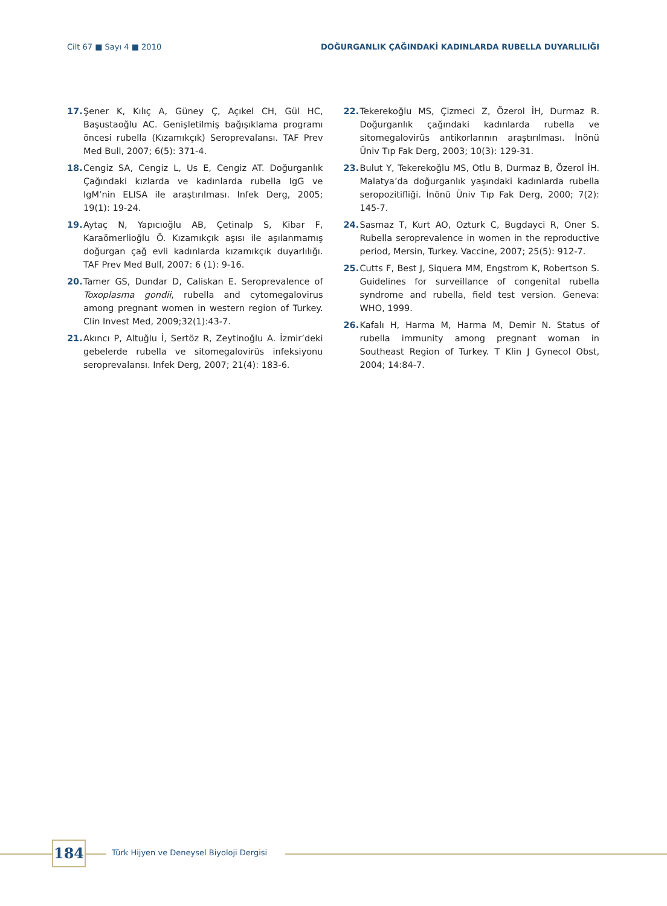Cilt 67 ■ Sayı 4 ■ 2010 DOĞURGANLIK ÇAĞINDAKİ KADINLARDA RUBELLA DUYARLILIĞI
17. Şener K, Kılıç A, Güney Ç, Açıkel CH, Gül HC, Başustaoğlu AC. Genişletilmiş bağışıklama programı öncesi rubella (Kızamıkçık) Seroprevalansı. TAF Prev Med Bull, 2007; 6(5): 371-4.
18. Cengiz SA, Cengiz L, Us E, Cengiz AT. Doğurganlık Çağındaki kızlarda ve kadınlarda rubella IgG ve IgM’nin ELISA ile araştırılması. Infek Derg, 2005; 19(1): 19-24.
19. Aytaç N, Yapıcıoğlu AB, Çetinalp S, Kibar F, Karaömerlioğlu Ö. Kızamıkçık aşısı ile aşılanmamış doğurgan çağ evli kadınlarda kızamıkçık duyarlılığı. TAF Prev Med Bull, 2007: 6 (1): 9-16.
20. Tamer GS, Dundar D, Caliskan E. Seroprevalence of Toxoplasma gondii, rubella and cytomegalovirus among pregnant women in western region of Turkey. Clin Invest Med, 2009;32(1):43-7.
21. Akıncı P, Altuğlu İ, Sertöz R, Zeytinoğlu A. İzmir’deki gebelerde rubella ve sitomegalovirüs infeksiyonu seroprevalansı. Infek Derg, 2007; 21(4): 183-6.
22. Tekerekoğlu MS, Çizmeci Z, Özerol İH, Durmaz R. Doğurganlık çağındaki kadınlarda rubella ve sitomegalovirüs antikorlarının araştırılması. İnönü Üniv Tıp Fak Derg, 2003; 10(3): 129-31.
23. Bulut Y, Tekerekoğlu MS, Otlu B, Durmaz B, Özerol İH. Malatya’da doğurganlık yaşındaki kadınlarda rubella seropozitifliği. İnönü Üniv Tıp Fak Derg, 2000; 7(2): 145-7.
24. Sasmaz T, Kurt AO, Ozturk C, Bugdayci R, Oner S. Rubella seroprevalence in women in the reproductive period, Mersin, Turkey. Vaccine, 2007; 25(5): 912-7.
25. Cutts F, Best J, Siquera MM, Engstrom K, Robertson S. Guidelines for surveillance of congenital rubella syndrome and rubella, field test version. Geneva: WHO, 1999.
26. Kafalı H, Harma M, Harma M, Demir N. Status of rubella immunity among pregnant woman in Southeast Region of Turkey. T Klin J Gynecol Obst, 2004; 14:84-7.
184
Türk Hijyen ve Deneysel Biyoloji Dergisi